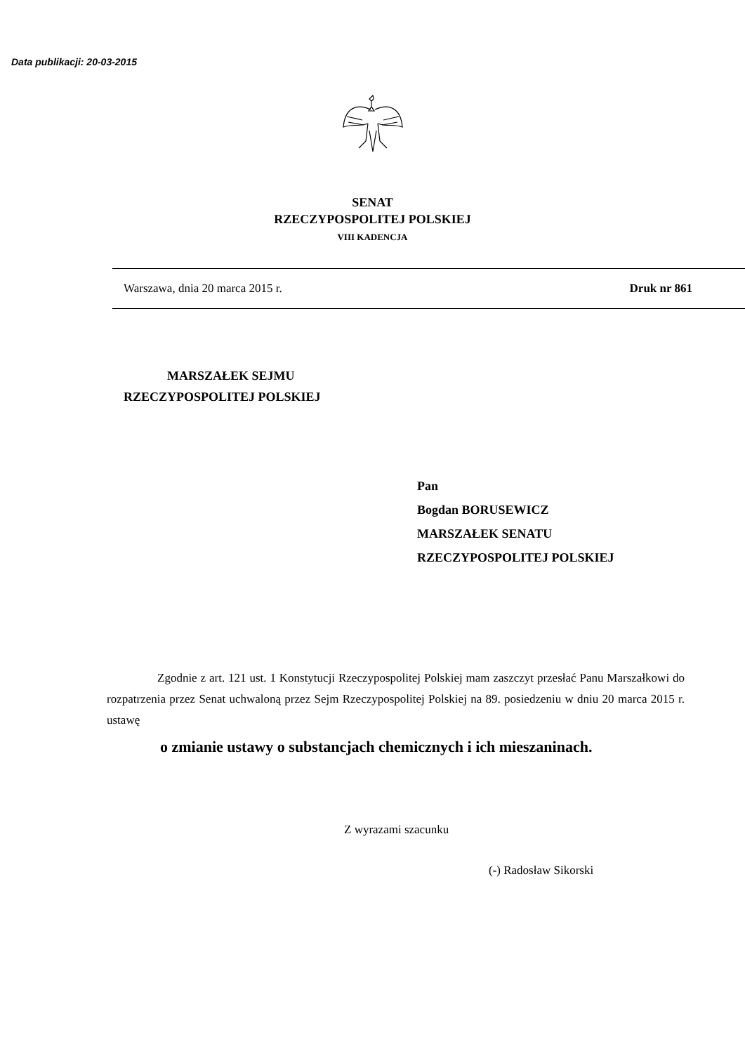Data publikacji: 20-03-2015
SENAT
RZECZYPOSPOLITEJ POLSKIEJ
VIII KADENCJA
Warszawa, dnia 20 marca 2015 r. Druk nr 861
MARSZAŁEK SEJMU
RZECZYPOSPOLITEJ POLSKIEJ
Pan
Bogdan BORUSEWICZ
MARSZAŁEK SENATU
RZECZYPOSPOLITEJ POLSKIEJ
Zgodnie z art. 121 ust. 1 Konstytucji Rzeczypospolitej Polskiej mam zaszczyt przesłać Panu Marszałkowi do rozpatrzenia przez Senat uchwaloną przez Sejm Rzeczypospolitej Polskiej na 89. posiedzeniu w dniu 20 marca 2015 r. ustawę
o zmianie ustawy o substancjach chemicznych i ich mieszaninach.
Z wyrazami szacunku
(-) Radosław Sikorski